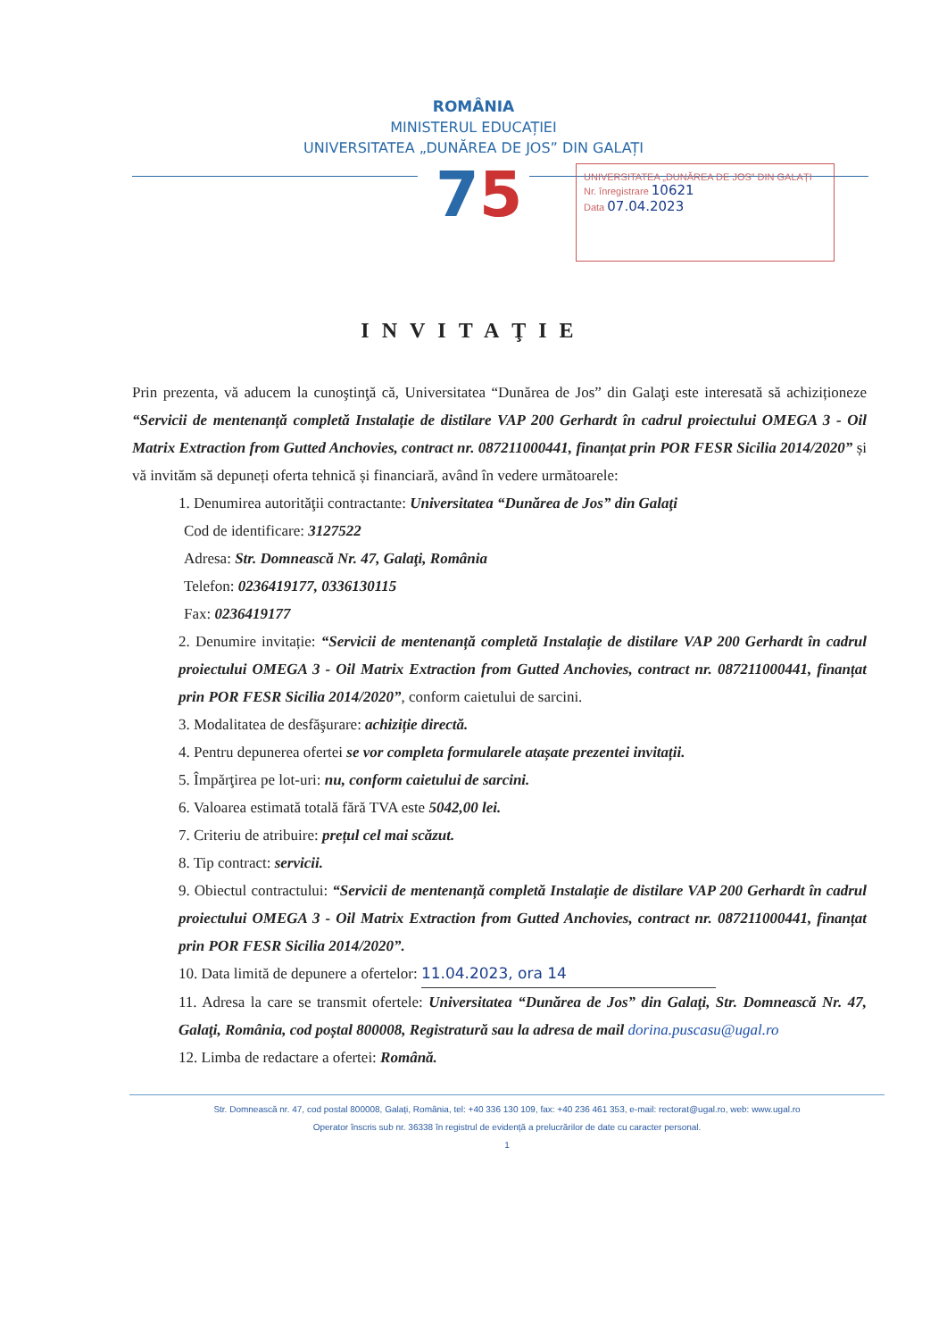ROMÂNIA
MINISTERUL EDUCAȚIEI
UNIVERSITATEA „DUNĂREA DE JOS” DIN GALAȚI
75
UNIVERSITATEA „DUNĂREA DE JOS” DIN GALAȚI
Nr. înregistrare 10621
Data 07.04.2023
INVITAŢIE
Prin prezenta, vă aducem la cunoştinţă că, Universitatea “Dunărea de Jos” din Galaţi este interesată să achiziționeze “Servicii de mentenanță completă Instalație de distilare VAP 200 Gerhardt în cadrul proiectului OMEGA 3 - Oil Matrix Extraction from Gutted Anchovies, contract nr. 087211000441, finanțat prin POR FESR Sicilia 2014/2020” și vă invităm să depuneți oferta tehnică și financiară, având în vedere următoarele:
1. Denumirea autorităţii contractante: Universitatea “Dunărea de Jos” din Galaţi
Cod de identificare: 3127522
Adresa: Str. Domnească Nr. 47, Galaţi, România
Telefon: 0236419177, 0336130115
Fax: 0236419177
2. Denumire invitație: “Servicii de mentenanță completă Instalație de distilare VAP 200 Gerhardt în cadrul proiectului OMEGA 3 - Oil Matrix Extraction from Gutted Anchovies, contract nr. 087211000441, finanțat prin POR FESR Sicilia 2014/2020”, conform caietului de sarcini.
3. Modalitatea de desfăşurare: achiziție directă.
4. Pentru depunerea ofertei se vor completa formularele atașate prezentei invitații.
5. Împărţirea pe lot-uri: nu, conform caietului de sarcini.
6. Valoarea estimată totală fără TVA este 5042,00 lei.
7. Criteriu de atribuire: prețul cel mai scăzut.
8. Tip contract: servicii.
9. Obiectul contractului: “Servicii de mentenanță completă Instalație de distilare VAP 200 Gerhardt în cadrul proiectului OMEGA 3 - Oil Matrix Extraction from Gutted Anchovies, contract nr. 087211000441, finanțat prin POR FESR Sicilia 2014/2020”.
10. Data limită de depunere a ofertelor: 11.04.2023, ora 14
11. Adresa la care se transmit ofertele: Universitatea “Dunărea de Jos” din Galaţi, Str. Domnească Nr. 47, Galaţi, România, cod poștal 800008, Registratură sau la adresa de mail dorina.puscasu@ugal.ro
12. Limba de redactare a ofertei: Română.
Str. Domnească nr. 47, cod postal 800008, Galați, România, tel: +40 336 130 109, fax: +40 236 461 353, e-mail: rectorat@ugal.ro, web: www.ugal.ro
Operator înscris sub nr. 36338 în registrul de evidență a prelucrărilor de date cu caracter personal.
1